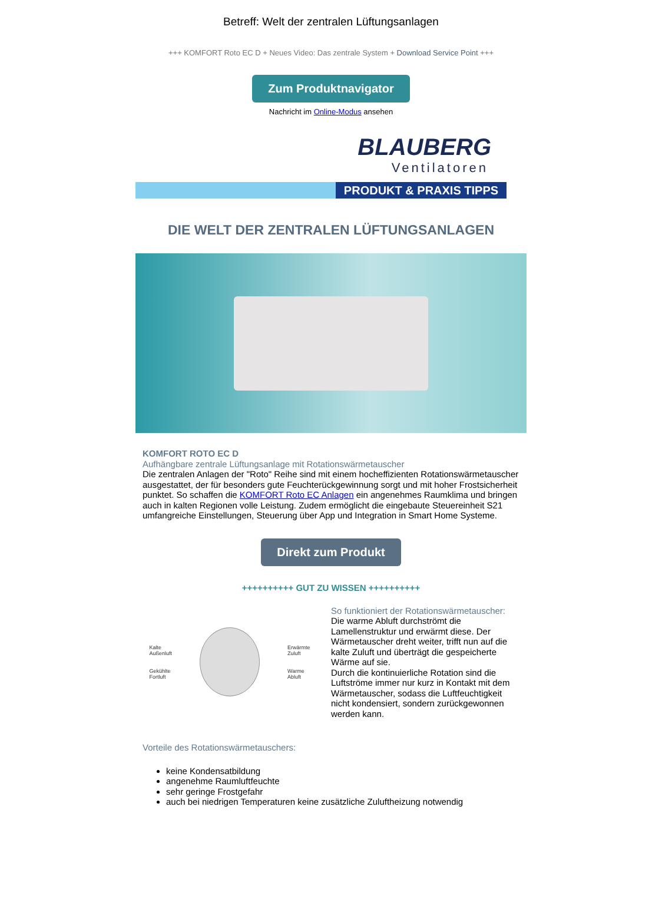Betreff: Welt der zentralen Lüftungsanlagen
+++ KOMFORT Roto EC D + Neues Video: Das zentrale System + Download Service Point +++
Zum Produktnavigator
Nachricht im Online-Modus ansehen
BLAUBERG
Ventilatoren
PRODUKT & PRAXIS TIPPS
DIE WELT DER ZENTRALEN LÜFTUNGSANLAGEN
KOMFORT ROTO EC D
Aufhängbare zentrale Lüftungsanlage mit Rotationswärmetauscher
Die zentralen Anlagen der "Roto" Reihe sind mit einem hocheffizienten Rotationswärmetauscher ausgestattet, der für besonders gute Feuchterückgewinnung sorgt und mit hoher Frostsicherheit punktet. So schaffen die KOMFORT Roto EC Anlagen ein angenehmes Raumklima und bringen auch in kalten Regionen volle Leistung. Zudem ermöglicht die eingebaute Steuereinheit S21 umfangreiche Einstellungen, Steuerung über App und Integration in Smart Home Systeme.
Direkt zum Produkt
++++++++++ GUT ZU WISSEN ++++++++++
Kalte
Außenluft
Gekühlte
Fortluft
Erwärmte
Zuluft
Warme
Abluft
So funktioniert der Rotationswärmetauscher:
Die warme Abluft durchströmt die Lamellenstruktur und erwärmt diese. Der Wärmetauscher dreht weiter, trifft nun auf die kalte Zuluft und überträgt die gespeicherte Wärme auf sie.
Durch die kontinuierliche Rotation sind die Luftströme immer nur kurz in Kontakt mit dem Wärmetauscher, sodass die Luftfeuchtigkeit nicht kondensiert, sondern zurückgewonnen werden kann.
Vorteile des Rotationswärmetauschers:
keine Kondensatbildung
angenehme Raumluftfeuchte
sehr geringe Frostgefahr
auch bei niedrigen Temperaturen keine zusätzliche Zuluftheizung notwendig